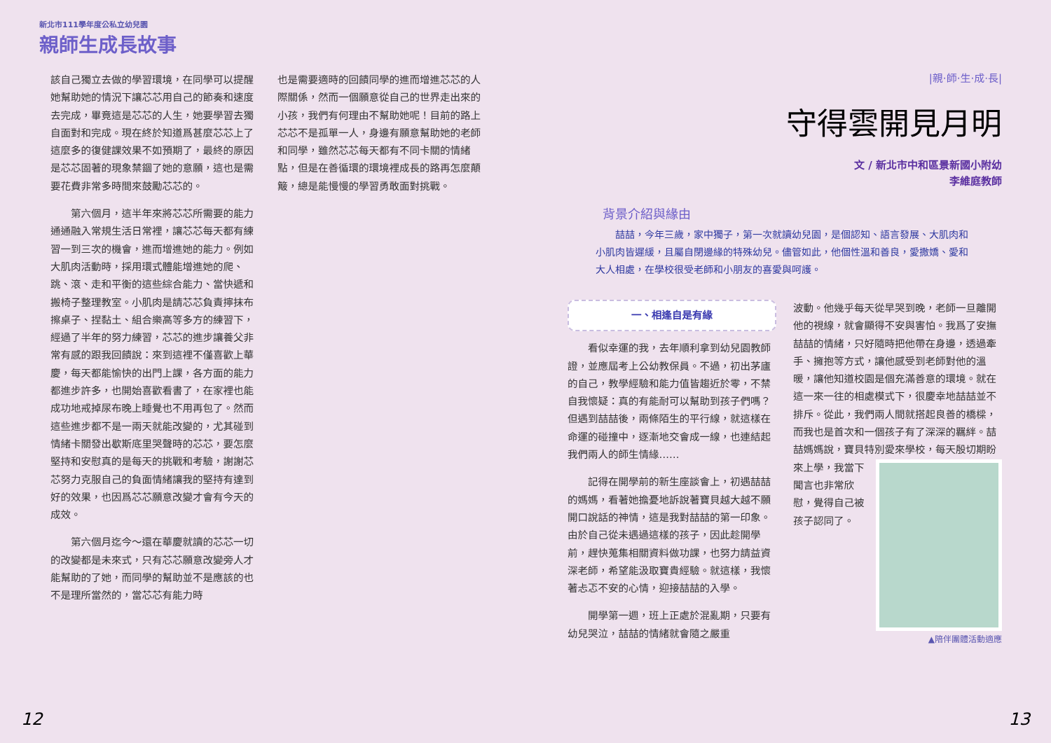新北市111學年度公私立幼兒園
親師生成長故事
該自己獨立去做的學習環境，在同學可以提醒她幫助她的情況下讓芯芯用自己的節奏和速度去完成，畢竟這是芯芯的人生，她要學習去獨自面對和完成。現在終於知道爲甚麼芯芯上了這麼多的復健課效果不如預期了，最終的原因是芯芯固著的現象禁錮了她的意願，這也是需要花費非常多時間來鼓勵芯芯的。
　　第六個月，這半年來將芯芯所需要的能力通通融入常規生活日常裡，讓芯芯每天都有練習一到三次的機會，進而增進她的能力。例如大肌肉活動時，採用環式體能增進她的爬、跳、滾、走和平衡的這些綜合能力、當快遞和搬椅子整理教室。小肌肉是請芯芯負責擰抹布擦桌子、捏黏土、組合樂高等多方的練習下，經過了半年的努力練習，芯芯的進步讓養父非常有感的跟我回饋說：來到這裡不僅喜歡上華慶，每天都能愉快的出門上課，各方面的能力都進步許多，也開始喜歡看書了，在家裡也能成功地戒掉尿布晚上睡覺也不用再包了。然而這些進步都不是一兩天就能改變的，尤其碰到情緒卡關發出歇斯底里哭聲時的芯芯，要怎麼堅持和安慰真的是每天的挑戰和考驗，謝謝芯芯努力克服自己的負面情緒讓我的堅持有達到好的效果，也因爲芯芯願意改變才會有今天的成效。
　　第六個月迄今～還在華慶就讀的芯芯一切的改變都是未來式，只有芯芯願意改變旁人才能幫助的了她，而同學的幫助並不是應該的也不是理所當然的，當芯芯有能力時
也是需要適時的回饋同學的進而增進芯芯的人際關係，然而一個願意從自己的世界走出來的小孩，我們有何理由不幫助她呢！目前的路上芯芯不是孤單一人，身邊有願意幫助她的老師和同學，雖然芯芯每天都有不同卡關的情緒點，但是在善循環的環境裡成長的路再怎麼顛簸，總是能慢慢的學習勇敢面對挑戰。
12
|親·師·生·成·長|
守得雲開見月明
文 / 新北市中和區景新國小附幼
李維庭教師
背景介紹與緣由
　　喆喆，今年三歲，家中獨子，第一次就讀幼兒園，是個認知、語言發展、大肌肉和小肌肉皆遲緩，且屬自閉邊緣的特殊幼兒。儘管如此，他個性溫和善良，愛撒嬌、愛和大人相處，在學校很受老師和小朋友的喜愛與呵護。
一、相逢自是有緣
　　看似幸運的我，去年順利拿到幼兒園教師證，並應屆考上公幼教保員。不過，初出茅廬的自己，教學經驗和能力值皆趨近於零，不禁自我懷疑：真的有能耐可以幫助到孩子們嗎？但遇到喆喆後，兩條陌生的平行線，就這樣在命運的碰撞中，逐漸地交會成一線，也連結起我們兩人的師生情緣……
　　記得在開學前的新生座談會上，初遇喆喆的媽媽，看著她擔憂地訴說著寶貝越大越不願開口說話的神情，這是我對喆喆的第一印象。由於自己從未遇過這樣的孩子，因此趁開學前，趕快蒐集相關資料做功課，也努力請益資深老師，希望能汲取寶貴經驗。就這樣，我懷著忐忑不安的心情，迎接喆喆的入學。
　　開學第一週，班上正處於混亂期，只要有幼兒哭泣，喆喆的情緒就會隨之嚴重
波動。他幾乎每天從早哭到晚，老師一旦離開他的視線，就會顯得不安與害怕。我爲了安撫喆喆的情緒，只好隨時把他帶在身邊，透過牽手、擁抱等方式，讓他感受到老師對他的溫暖，讓他知道校園是個充滿善意的環境。就在這一來一往的相處模式下，很慶幸地喆喆並不排斥。從此，我們兩人間就搭起良善的橋樑，而我也是首次和一個孩子有了深深的羈絆。喆喆媽媽說，寶貝特別愛來學校，每天殷切期盼來上學， 我當下聞言也非常欣慰，覺得自己被孩子認同了。
▲陪伴團體活動適應
13